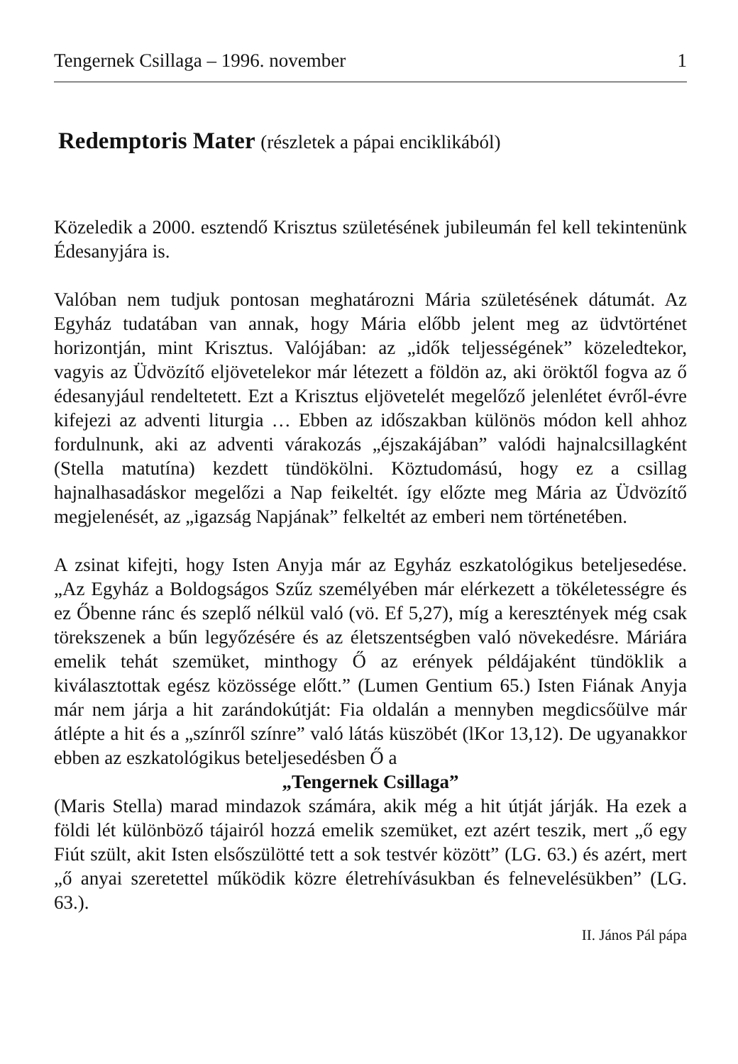Tengernek Csillaga – 1996. november 1
Redemptoris Mater (részletek a pápai enciklikából)
Közeledik a 2000. esztendő Krisztus születésének jubileumán fel kell tekintenünk Édesanyjára is.
Valóban nem tudjuk pontosan meghatározni Mária születésének dátumát. Az Egyház tudatában van annak, hogy Mária előbb jelent meg az üdvtörténet horizontján, mint Krisztus. Valójában: az „idők teljességének” közeledtekor, vagyis az Üdvözítő eljövetelekor már létezett a földön az, aki öröktől fogva az ő édesanyjául rendeltetett. Ezt a Krisztus eljövetelét megelőző jelenlétet évről-évre kifejezi az adventi liturgia … Ebben az időszakban különös módon kell ahhoz fordulnunk, aki az adventi várakozás „éjszakájában” valódi hajnalcsillagként (Stella matutína) kezdett tündökölni. Köztudomású, hogy ez a csillag hajnalhasadáskor megelőzi a Nap feikeltét. így előzte meg Mária az Üdvözítő megjelenését, az „igazság Napjának” felkeltét az emberi nem történetében.
A zsinat kifejti, hogy Isten Anyja már az Egyház eszkatológikus beteljesedése. „Az Egyház a Boldogságos Szűz személyében már elérkezett a tökéletességre és ez Őbenne ránc és szeplő nélkül való (vö. Ef 5,27), míg a keresztények még csak törekszenek a bűn legyőzésére és az életszentségben való növekedésre. Máriára emelik tehát szemüket, minthogy Ő az erények példájaként tündöklik a kiválasztottak egész közössége előtt.” (Lumen Gentium 65.) Isten Fiának Anyja már nem járja a hit zarándokútját: Fia oldalán a mennyben megdicsőülve már átlépte a hit és a „színről színre” való látás küszöbét (lKor 13,12). De ugyanakkor ebben az eszkatológikus beteljesedésben Ő a
„Tengernek Csillaga”
(Maris Stella) marad mindazok számára, akik még a hit útját járják. Ha ezek a földi lét különböző tájairól hozzá emelik szemüket, ezt azért teszik, mert „ő egy Fiút szült, akit Isten elsőszülötté tett a sok testvér között” (LG. 63.) és azért, mert „ő anyai szeretettel működik közre életrehívásukban és felnevelésükben” (LG. 63.).
II. János Pál pápa